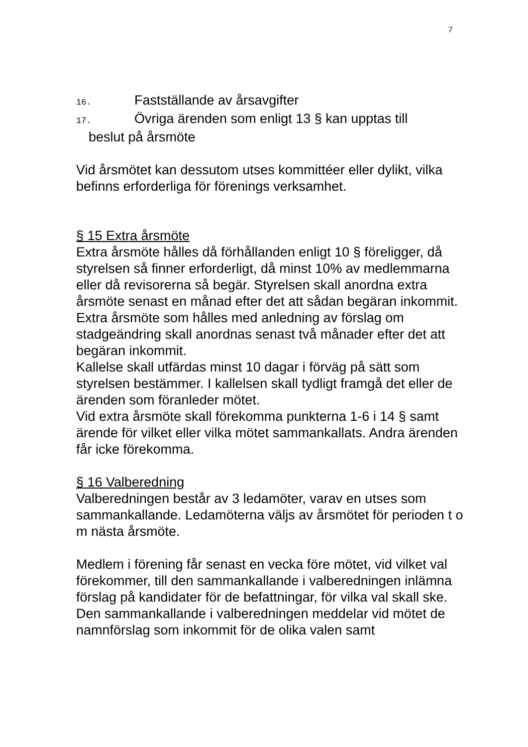7
16. Fastställande av årsavgifter
17. Övriga ärenden som enligt 13 § kan upptas till
beslut på årsmöte
Vid årsmötet kan dessutom utses kommittéer eller dylikt, vilka befinns erforderliga för förenings verksamhet.
§ 15 Extra årsmöte
Extra årsmöte hålles då förhållanden enligt 10 § föreligger, då styrelsen så finner erforderligt, då minst 10% av medlemmarna eller då revisorerna så begär. Styrelsen skall anordna extra årsmöte senast en månad efter det att sådan begäran inkommit. Extra årsmöte som hålles med anledning av förslag om stadgeändring skall anordnas senast två månader efter det att begäran inkommit.
Kallelse skall utfärdas minst 10 dagar i förväg på sätt som styrelsen bestämmer. I kallelsen skall tydligt framgå det eller de ärenden som föranleder mötet.
Vid extra årsmöte skall förekomma punkterna 1-6 i 14 § samt ärende för vilket eller vilka mötet sammankallats. Andra ärenden får icke förekomma.
§ 16 Valberedning
Valberedningen består av 3 ledamöter, varav en utses som sammankallande. Ledamöterna väljs av årsmötet för perioden t o m nästa årsmöte.
Medlem i förening får senast en vecka före mötet, vid vilket val förekommer, till den sammankallande i valberedningen inlämna förslag på kandidater för de befattningar, för vilka val skall ske.
Den sammankallande i valberedningen meddelar vid mötet de namnförslag som inkommit för de olika valen samt